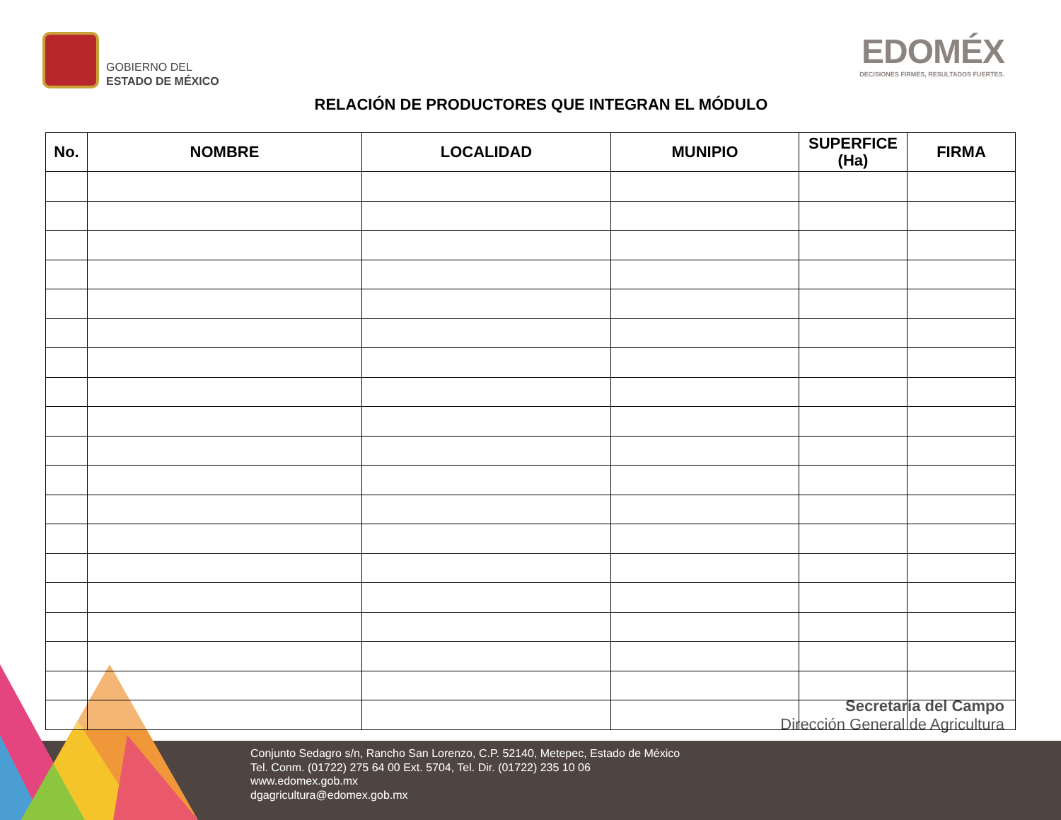GOBIERNO DEL
ESTADO DE MÉXICO
EDOMÉX
DECISIONES FIRMES, RESULTADOS FUERTES.
RELACIÓN DE PRODUCTORES QUE INTEGRAN EL MÓDULO
| No. | NOMBRE | LOCALIDAD | MUNIPIO | SUPERFICE (Ha) | FIRMA |
| --- | --- | --- | --- | --- | --- |
Secretaría del Campo
Dirección General de Agricultura
Conjunto Sedagro s/n, Rancho San Lorenzo, C.P. 52140, Metepec, Estado de México
Tel. Conm. (01722) 275 64 00 Ext. 5704, Tel. Dir. (01722) 235 10 06
www.edomex.gob.mx
dgagricultura@edomex.gob.mx